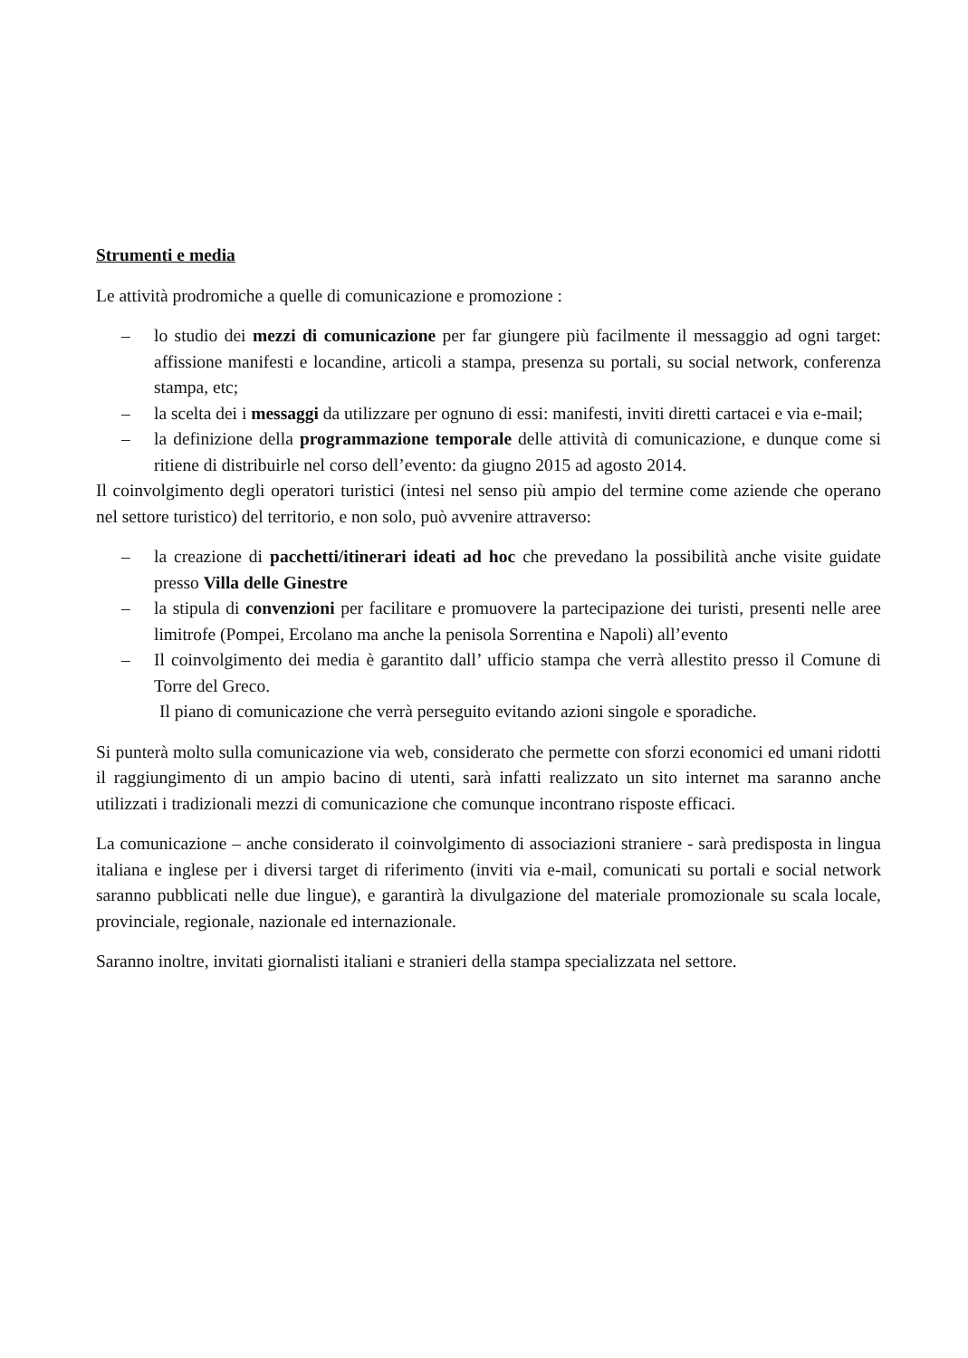Strumenti e media
Le attività prodromiche a quelle di comunicazione e promozione :
– lo studio dei mezzi di comunicazione per far giungere più facilmente il messaggio ad ogni target: affissione manifesti e locandine, articoli a stampa, presenza su portali, su social network, conferenza stampa, etc;
– la scelta dei i messaggi da utilizzare per ognuno di essi: manifesti, inviti diretti cartacei e via e-mail;
– la definizione della programmazione temporale delle attività di comunicazione, e dunque come si ritiene di distribuirle nel corso dell’evento: da giugno 2015 ad agosto 2014.
Il coinvolgimento degli operatori turistici (intesi nel senso più ampio del termine come aziende che operano nel settore turistico) del territorio, e non solo, può avvenire attraverso:
– la creazione di pacchetti/itinerari ideati ad hoc che prevedano la possibilità anche visite guidate presso Villa delle Ginestre
– la stipula di convenzioni per facilitare e promuovere la partecipazione dei turisti, presenti nelle aree limitrofe (Pompei, Ercolano ma anche la penisola Sorrentina e Napoli) all’evento
– Il coinvolgimento dei media è garantito dall’ ufficio stampa che verrà allestito presso il Comune di Torre del Greco.
Il piano di comunicazione che verrà perseguito evitando azioni singole e sporadiche.
Si punterà molto sulla comunicazione via web, considerato che permette con sforzi economici ed umani ridotti il raggiungimento di un ampio bacino di utenti, sarà infatti realizzato un sito internet ma saranno anche utilizzati i tradizionali mezzi di comunicazione che comunque incontrano risposte efficaci.
La comunicazione – anche considerato il coinvolgimento di associazioni straniere - sarà predisposta in lingua italiana e inglese per i diversi target di riferimento (inviti via e-mail, comunicati su portali e social network saranno pubblicati nelle due lingue), e garantirà la divulgazione del materiale promozionale su scala locale, provinciale, regionale, nazionale ed internazionale.
Saranno inoltre, invitati giornalisti italiani e stranieri della stampa specializzata nel settore.